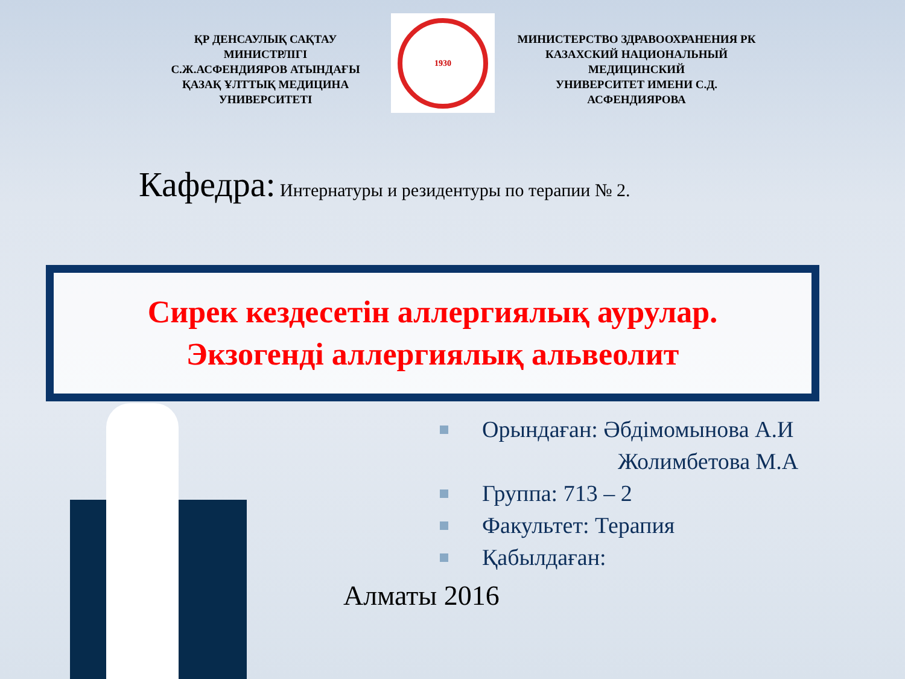ҚР ДЕНСАУЛЫҚ САҚТАУ
МИНИСТРЛІГІ
С.Ж.АСФЕНДИЯРОВ АТЫНДАҒЫ
ҚАЗАҚ ҰЛТТЫҚ МЕДИЦИНА
УНИВЕРСИТЕТІ
1930
МИНИСТЕРСТВО ЗДРАВООХРАНЕНИЯ РК
КАЗАХСКИЙ НАЦИОНАЛЬНЫЙ
МЕДИЦИНСКИЙ
УНИВЕРСИТЕТ ИМЕНИ С.Д.
АСФЕНДИЯРОВА
Кафедра: Интернатуры и резидентуры по терапии № 2.
Сирек кездесетін аллергиялық аурулар.
Экзогенді аллергиялық альвеолит
Орындаған: Әбдімомынова А.И
Жолимбетова М.А
Группа: 713 – 2
Факультет: Терапия
Қабылдаған:
Алматы 2016